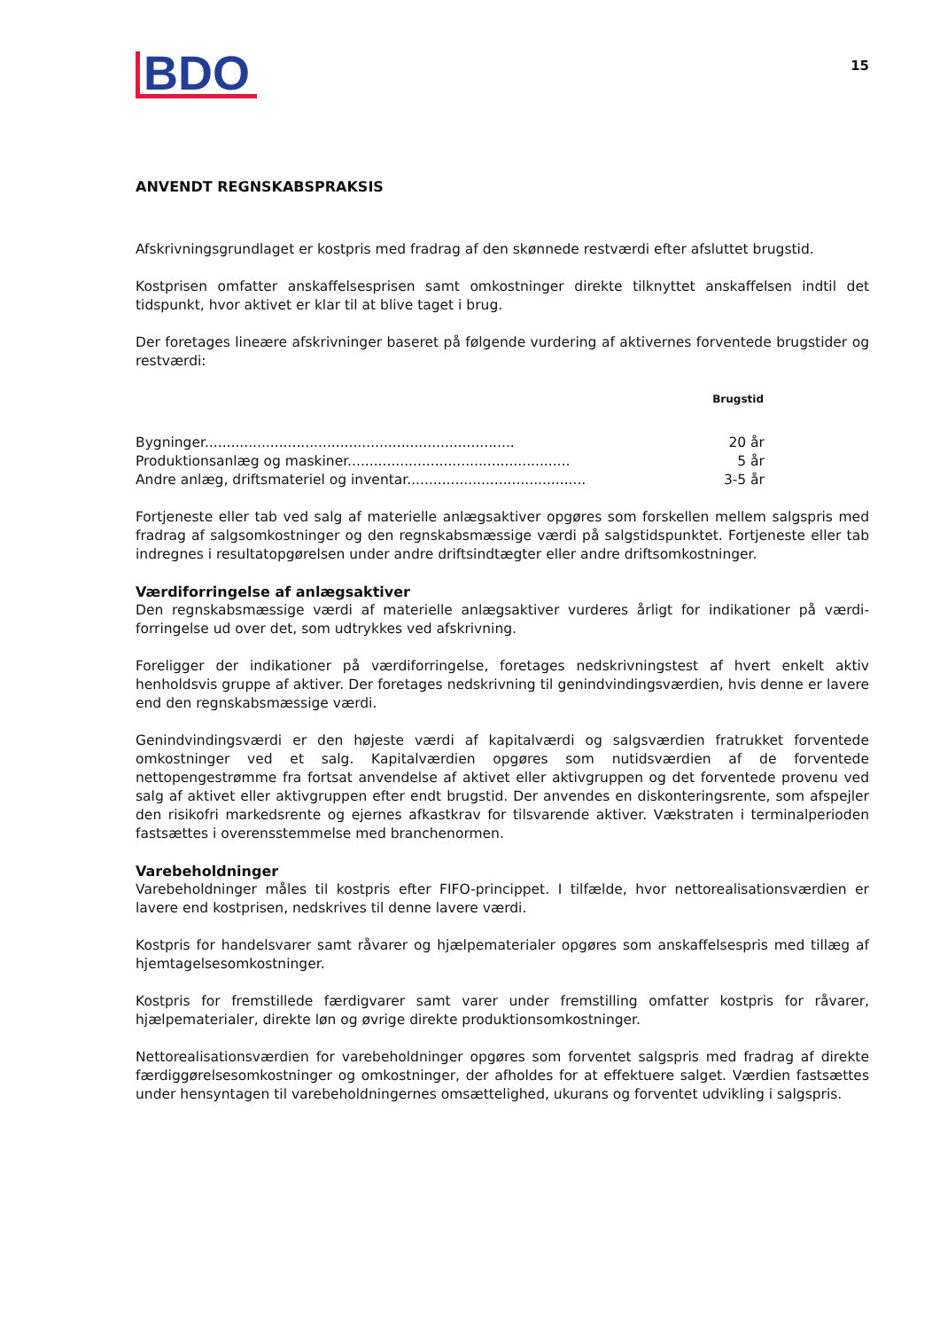BDO
15
ANVENDT REGNSKABSPRAKSIS
Afskrivningsgrundlaget er kostpris med fradrag af den skønnede restværdi efter afsluttet brugstid.
Kostprisen omfatter anskaffelsesprisen samt omkostninger direkte tilknyttet anskaffelsen indtil det tidspunkt, hvor aktivet er klar til at blive taget i brug.
Der foretages lineære afskrivninger baseret på følgende vurdering af aktivernes forventede brugstider og restværdi:
| | Brugstid |
| --- | --- |
| Bygninger....................................................................... | 20 år |
| Produktionsanlæg og maskiner................................................... | 5 år |
| Andre anlæg, driftsmateriel og inventar......................................... | 3-5 år |
Fortjeneste eller tab ved salg af materielle anlægsaktiver opgøres som forskellen mellem salgspris med fradrag af salgsomkostninger og den regnskabsmæssige værdi på salgstidspunktet. Fortjeneste eller tab indregnes i resultatopgørelsen under andre driftsindtægter eller andre driftsomkostninger.
Værdiforringelse af anlægsaktiver
Den regnskabsmæssige værdi af materielle anlægsaktiver vurderes årligt for indikationer på værdi-forringelse ud over det, som udtrykkes ved afskrivning.
Foreligger der indikationer på værdiforringelse, foretages nedskrivningstest af hvert enkelt aktiv henholdsvis gruppe af aktiver. Der foretages nedskrivning til genindvindingsværdien, hvis denne er lavere end den regnskabsmæssige værdi.
Genindvindingsværdi er den højeste værdi af kapitalværdi og salgsværdien fratrukket forventede omkostninger ved et salg. Kapitalværdien opgøres som nutidsværdien af de forventede nettopengestrømme fra fortsat anvendelse af aktivet eller aktivgruppen og det forventede provenu ved salg af aktivet eller aktivgruppen efter endt brugstid. Der anvendes en diskonteringsrente, som afspejler den risikofri markedsrente og ejernes afkastkrav for tilsvarende aktiver. Vækstraten i terminalperioden fastsættes i overensstemmelse med branchenormen.
Varebeholdninger
Varebeholdninger måles til kostpris efter FIFO-princippet. I tilfælde, hvor nettorealisationsværdien er lavere end kostprisen, nedskrives til denne lavere værdi.
Kostpris for handelsvarer samt råvarer og hjælpematerialer opgøres som anskaffelsespris med tillæg af hjemtagelsesomkostninger.
Kostpris for fremstillede færdigvarer samt varer under fremstilling omfatter kostpris for råvarer, hjælpematerialer, direkte løn og øvrige direkte produktionsomkostninger.
Nettorealisationsværdien for varebeholdninger opgøres som forventet salgspris med fradrag af direkte færdiggørelsesomkostninger og omkostninger, der afholdes for at effektuere salget. Værdien fastsættes under hensyntagen til varebeholdningernes omsættelighed, ukurans og forventet udvikling i salgspris.